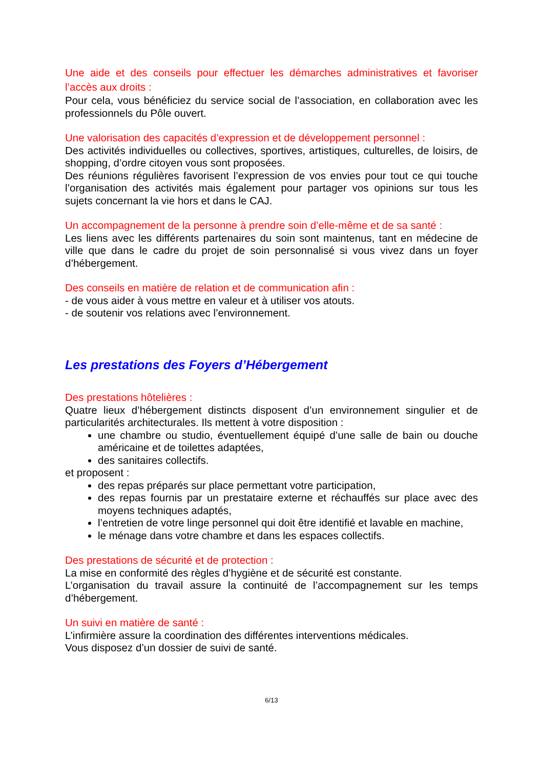Une aide et des conseils pour effectuer les démarches administratives et favoriser l’accès aux droits :
Pour cela, vous bénéficiez du service social de l’association, en collaboration avec les professionnels du Pôle ouvert.
Une valorisation des capacités d’expression et de développement personnel :
Des activités individuelles ou collectives, sportives, artistiques, culturelles, de loisirs, de shopping, d’ordre citoyen vous sont proposées.
Des réunions régulières favorisent l’expression de vos envies pour tout ce qui touche l’organisation des activités mais également pour partager vos opinions sur tous les sujets concernant la vie hors et dans le CAJ.
Un accompagnement de la personne à prendre soin d’elle-même et de sa santé :
Les liens avec les différents partenaires du soin sont maintenus, tant en médecine de ville que dans le cadre du projet de soin personnalisé si vous vivez dans un foyer d’hébergement.
Des conseils en matière de relation et de communication afin :
- de vous aider à vous mettre en valeur et à utiliser vos atouts.
- de soutenir vos relations avec l’environnement.
Les prestations des Foyers d’Hébergement
Des prestations hôtelières :
Quatre lieux d’hébergement distincts disposent d’un environnement singulier et de particularités architecturales. Ils mettent à votre disposition :
une chambre ou studio, éventuellement équipé d’une salle de bain ou douche américaine et de toilettes adaptées,
des sanitaires collectifs.
et proposent :
des repas préparés sur place permettant votre participation,
des repas fournis par un prestataire externe et réchauffés sur place avec des moyens techniques adaptés,
l’entretien de votre linge personnel qui doit être identifié et lavable en machine,
le ménage dans votre chambre et dans les espaces collectifs.
Des prestations de sécurité et de protection :
La mise en conformité des règles d’hygiène et de sécurité est constante.
L’organisation du travail assure la continuité de l’accompagnement sur les temps d’hébergement.
Un suivi en matière de santé :
L’infirmière assure la coordination des différentes interventions médicales.
Vous disposez d’un dossier de suivi de santé.
6/13